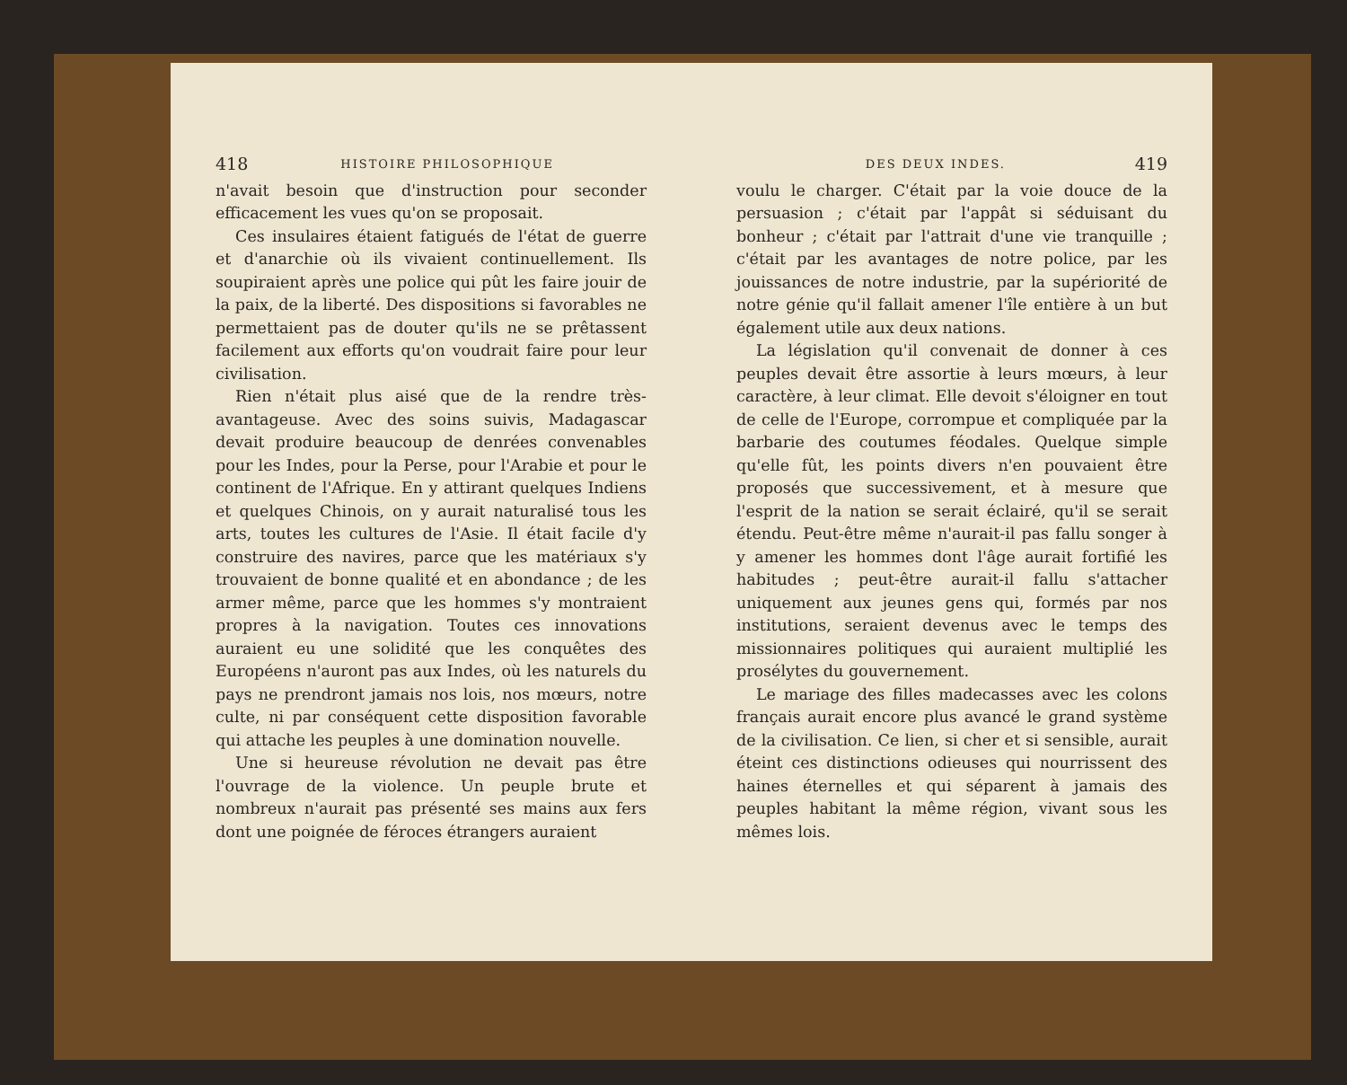418 HISTOIRE PHILOSOPHIQUE
n'avait besoin que d'instruction pour seconder efficacement les vues qu'on se proposait.
Ces insulaires étaient fatigués de l'état de guerre et d'anarchie où ils vivaient continuellement. Ils soupiraient après une police qui pût les faire jouir de la paix, de la liberté. Des dispositions si favorables ne permettaient pas de douter qu'ils ne se prêtassent facilement aux efforts qu'on voudrait faire pour leur civilisation.
Rien n'était plus aisé que de la rendre très-avantageuse. Avec des soins suivis, Madagascar devait produire beaucoup de denrées convenables pour les Indes, pour la Perse, pour l'Arabie et pour le continent de l'Afrique. En y attirant quelques Indiens et quelques Chinois, on y aurait naturalisé tous les arts, toutes les cultures de l'Asie. Il était facile d'y construire des navires, parce que les matériaux s'y trouvaient de bonne qualité et en abondance ; de les armer même, parce que les hommes s'y montraient propres à la navigation. Toutes ces innovations auraient eu une solidité que les conquêtes des Européens n'auront pas aux Indes, où les naturels du pays ne prendront jamais nos lois, nos mœurs, notre culte, ni par conséquent cette disposition favorable qui attache les peuples à une domination nouvelle.
Une si heureuse révolution ne devait pas être l'ouvrage de la violence. Un peuple brute et nombreux n'aurait pas présenté ses mains aux fers dont une poignée de féroces étrangers auraient
DES DEUX INDES. 419
voulu le charger. C'était par la voie douce de la persuasion ; c'était par l'appât si séduisant du bonheur ; c'était par l'attrait d'une vie tranquille ; c'était par les avantages de notre police, par les jouissances de notre industrie, par la supériorité de notre génie qu'il fallait amener l'île entière à un but également utile aux deux nations.
La législation qu'il convenait de donner à ces peuples devait être assortie à leurs mœurs, à leur caractère, à leur climat. Elle devoit s'éloigner en tout de celle de l'Europe, corrompue et compliquée par la barbarie des coutumes féodales. Quelque simple qu'elle fût, les points divers n'en pouvaient être proposés que successivement, et à mesure que l'esprit de la nation se serait éclairé, qu'il se serait étendu. Peut-être même n'aurait-il pas fallu songer à y amener les hommes dont l'âge aurait fortifié les habitudes ; peut-être aurait-il fallu s'attacher uniquement aux jeunes gens qui, formés par nos institutions, seraient devenus avec le temps des missionnaires politiques qui auraient multiplié les prosélytes du gouvernement.
Le mariage des filles madecasses avec les colons français aurait encore plus avancé le grand système de la civilisation. Ce lien, si cher et si sensible, aurait éteint ces distinctions odieuses qui nourrissent des haines éternelles et qui séparent à jamais des peuples habitant la même région, vivant sous les mêmes lois.